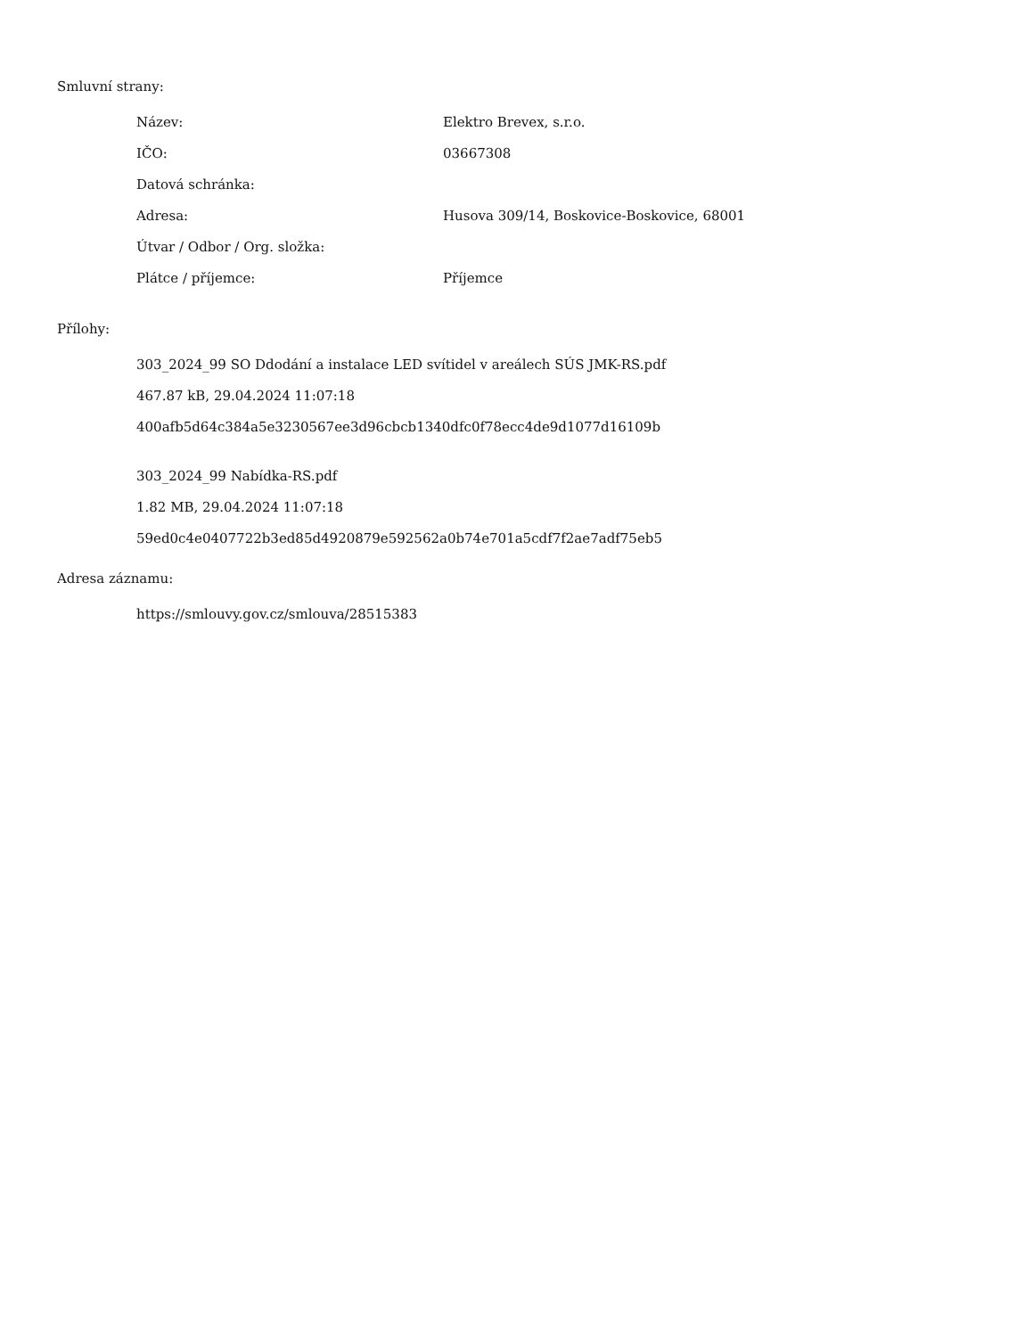Smluvní strany:
| Název: | Elektro Brevex, s.r.o. |
| IČO: | 03667308 |
| Datová schránka: | |
| Adresa: | Husova 309/14, Boskovice-Boskovice, 68001 |
| Útvar / Odbor / Org. složka: | |
| Plátce / příjemce: | Příjemce |
Přílohy:
303_2024_99 SO Ddodání a instalace LED svítidel v areálech SÚS JMK-RS.pdf
467.87 kB, 29.04.2024 11:07:18
400afb5d64c384a5e3230567ee3d96cbcb1340dfc0f78ecc4de9d1077d16109b
303_2024_99 Nabídka-RS.pdf
1.82 MB, 29.04.2024 11:07:18
59ed0c4e0407722b3ed85d4920879e592562a0b74e701a5cdf7f2ae7adf75eb5
Adresa záznamu:
https://smlouvy.gov.cz/smlouva/28515383